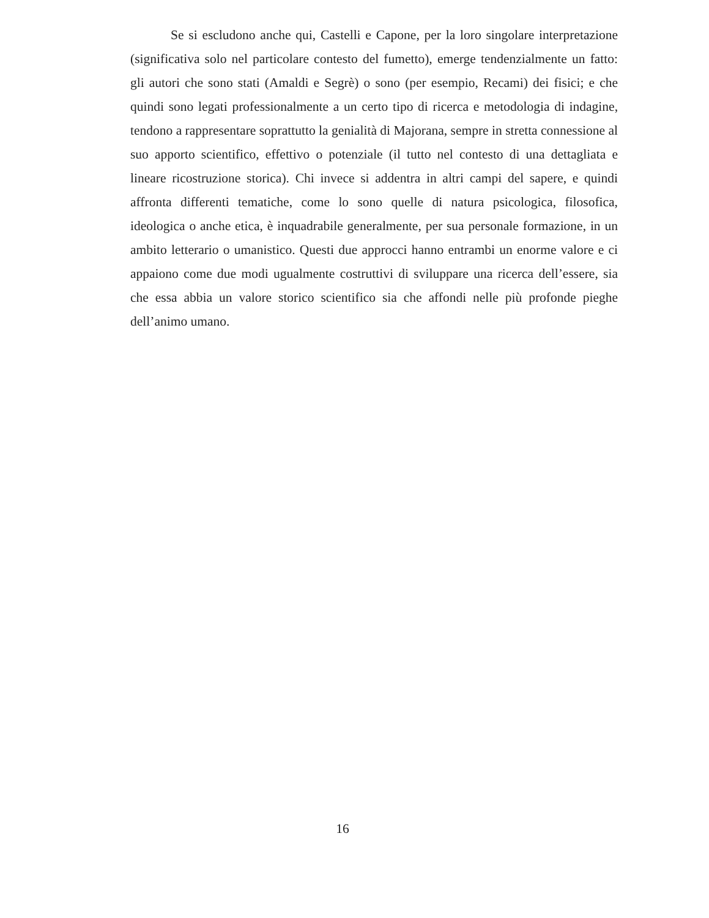Se si escludono anche qui, Castelli e Capone, per la loro singolare interpretazione (significativa solo nel particolare contesto del fumetto), emerge tendenzialmente un fatto: gli autori che sono stati (Amaldi e Segrè) o sono (per esempio, Recami) dei fisici; e che quindi sono legati professionalmente a un certo tipo di ricerca e metodologia di indagine, tendono a rappresentare soprattutto la genialità di Majorana, sempre in stretta connessione al suo apporto scientifico, effettivo o potenziale (il tutto nel contesto di una dettagliata e lineare ricostruzione storica). Chi invece si addentra in altri campi del sapere, e quindi affronta differenti tematiche, come lo sono quelle di natura psicologica, filosofica, ideologica o anche etica, è inquadrabile generalmente, per sua personale formazione, in un ambito letterario o umanistico. Questi due approcci hanno entrambi un enorme valore e ci appaiono come due modi ugualmente costruttivi di sviluppare una ricerca dell’essere, sia che essa abbia un valore storico scientifico sia che affondi nelle più profonde pieghe dell’animo umano.
16